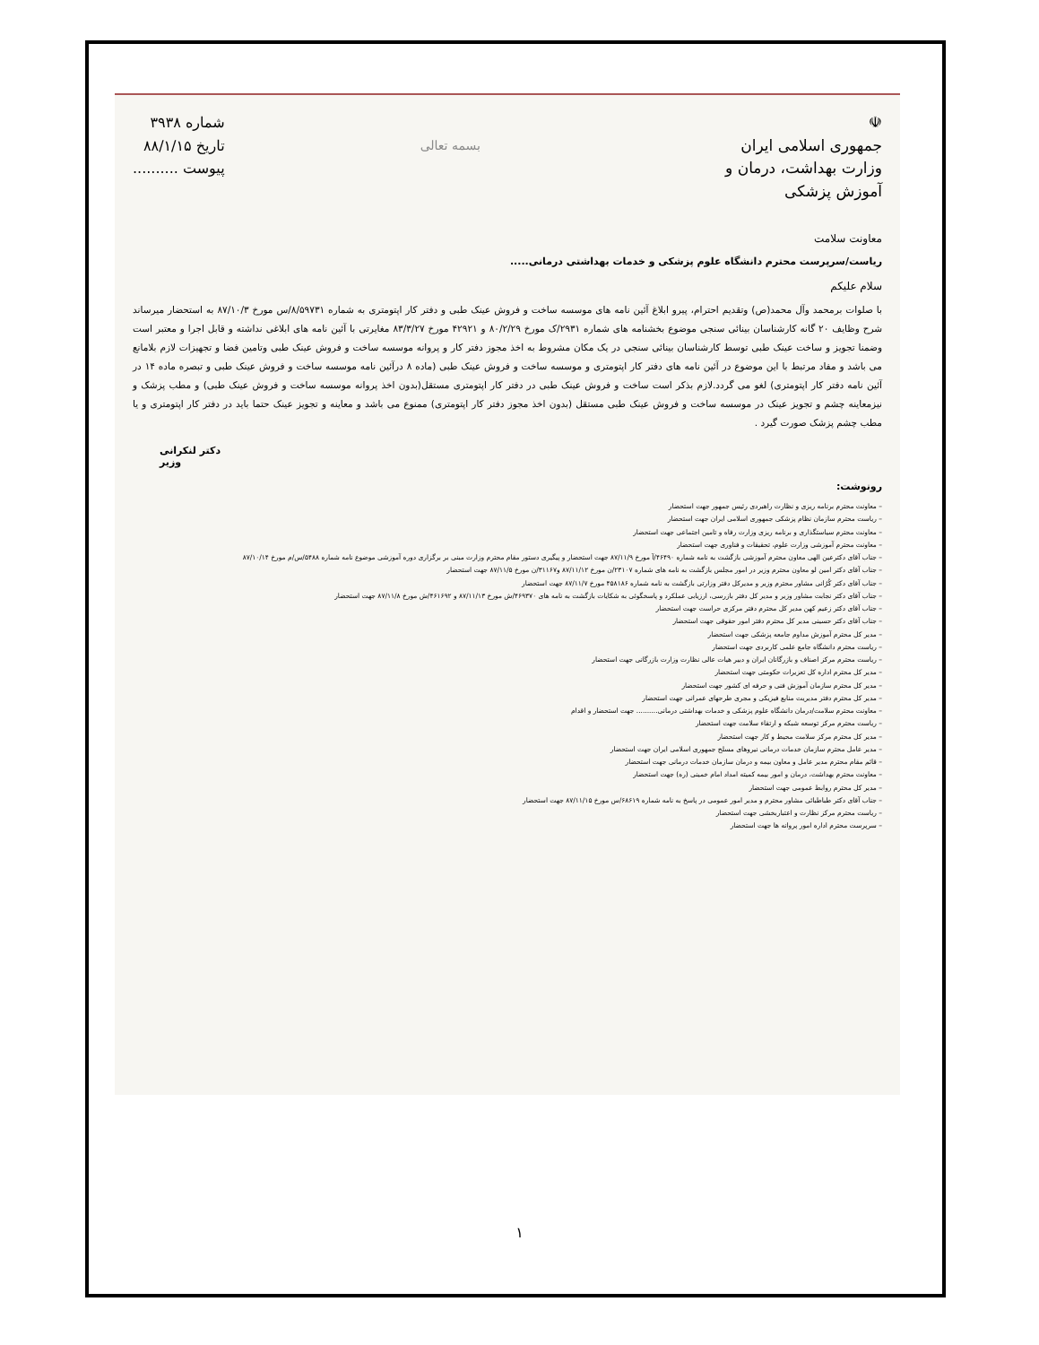☫
جمهوری اسلامی ایران
وزارت بهداشت، درمان و آموزش پزشکی
معاونت سلامت
بسمه تعالی
شماره ۳۹۳۸
تاریخ ۸۸/۱/۱۵
پیوست ..........
ریاست/سرپرست محترم دانشگاه علوم پزشکی و خدمات بهداشتی درمانی.....
سلام علیکم
با صلوات برمحمد وآل محمد(ص) وتقدیم احترام، پیرو ابلاغ آئین نامه های موسسه ساخت و فروش عینک طبی و دفتر کار اپتومتری به شماره ۸/۵۹۷۳۱/س مورخ ۸۷/۱۰/۳ به استحضار میرساند شرح وظایف ۲۰ گانه کارشناسان بینائی سنجی موضوع بخشنامه های شماره ۲۹۳۱/ک مورخ ۸۰/۲/۲۹ و ۴۲۹۲۱ مورخ ۸۳/۳/۲۷ مغایرتی با آئین نامه های ابلاغی نداشته و قابل اجرا و معتبر است وضمنا تجویز و ساخت عینک طبی توسط کارشناسان بینائی سنجی در یک مکان مشروط به اخذ مجوز دفتر کار و پروانه موسسه ساخت و فروش عینک طبی وتامین فضا و تجهیزات لازم بلامانع می باشد و مفاد مرتبط با این موضوع در آئین نامه های دفتر کار اپتومتری و موسسه ساخت و فروش عینک طبی (ماده ۸ درآئین نامه موسسه ساخت و فروش عینک طبی و تبصره ماده ۱۴ در آئین نامه دفتر کار اپتومتری) لغو می گردد.لازم بذکر است ساخت و فروش عینک طبی در دفتر کار اپتومتری مستقل(بدون اخذ پروانه موسسه ساخت و فروش عینک طبی) و مطب پزشک و نیزمعاینه چشم و تجویز عینک در موسسه ساخت و فروش عینک طبی مستقل (بدون اخذ مجوز دفتر کار اپتومتری) ممنوع می باشد و معاینه و تجویز عینک حتما باید در دفتر کار اپتومتری و یا مطب چشم پزشک صورت گیرد .
دکتر لنکرانی
وزیر
رونوشت:
– معاونت محترم برنامه ریزی و نظارت راهبردی رئیس جمهور جهت استحضار
– ریاست محترم سازمان نظام پزشکی جمهوری اسلامی ایران جهت استحضار
– معاونت محترم سیاستگذاری و برنامه ریزی وزارت رفاه و تامین اجتماعی جهت استحضار
– معاونت محترم آموزشی وزارت علوم، تحقیقات و فناوری جهت استحضار
– جناب آقای دکترعین الهی معاون محترم آموزشی بازگشت به نامه شماره ۴۶۴۹۰/آ مورخ ۸۷/۱۱/۹ جهت استحضار و پیگیری دستور مقام محترم وزارت مبنی بر برگزاری دوره آموزشی موضوع نامه شماره ۵۴۸۸/س/م مورخ ۸۷/۱۰/۱۴
– جناب آقای دکتر امین لو معاون محترم وزیر در امور مجلس بازگشت به نامه های شماره ۲۳۱۰۷/ن مورخ ۸۷/۱۱/۱۲ و۳۱۱۶۷/ن مورخ ۸۷/۱۱/۵ جهت استحضار
– جناب آقای دکتر کُرُانی مشاور محترم وزیر و مدیرکل دفتر وزارتی بازگشت به نامه شماره ۴۵۸۱۸۶ مورخ ۸۷/۱۱/۷ جهت استحضار
– جناب آقای دکتر نجابت مشاور وزیر و مدیر کل دفتر بازرسی، ارزیابی عملکرد و پاسخگوئی به شکایات بازگشت به نامه های ۴۶۹۳۷۰/ش مورخ ۸۷/۱۱/۱۳ و ۴۶۱۶۹۲/ش مورخ ۸۷/۱۱/۸ جهت استحضار
– جناب آقای دکتر زعیم کهن مدیر کل محترم دفتر مرکزی حراست جهت استحضار
– جناب آقای دکتر حسینی مدیر کل محترم دفتر امور حقوقی جهت استحضار
– مدیر کل محترم آموزش مداوم جامعه پزشکی جهت استحضار
– ریاست محترم دانشگاه جامع علمی کاربردی جهت استحضار
– ریاست محترم مرکز اصناف و بازرگانان ایران و دبیر هیات عالی نظارت وزارت بازرگانی جهت استحضار
– مدیر کل محترم اداره کل تعزیرات حکومتی جهت استحضار
– مدیر کل محترم سازمان آموزش فنی و حرفه ای کشور جهت استحضار
– مدیر کل محترم دفتر مدیریت منابع فیزیکی و مجری طرحهای عمرانی جهت استحضار
– معاونت محترم سلامت/درمان دانشگاه علوم پزشکی و خدمات بهداشتی درمانی.......... جهت استحضار و اقدام
– ریاست محترم مرکز توسعه شبکه و ارتقاء سلامت جهت استحضار
– مدیر کل محترم مرکز سلامت محیط و کار جهت استحضار
– مدیر عامل محترم سازمان خدمات درمانی نیروهای مسلح جمهوری اسلامی ایران جهت استحضار
– قائم مقام محترم مدیر عامل و معاون بیمه و درمان سازمان خدمات درمانی جهت استحضار
– معاونت محترم بهداشت، درمان و امور بیمه کمیته امداد امام خمینی (ره) جهت استحضار
– مدیر کل محترم روابط عمومی جهت استحضار
– جناب آقای دکتر طباطبائی مشاور محترم و مدیر امور عمومی در پاسخ به نامه شماره ۶۸۶۱۹/س مورخ ۸۷/۱۱/۱۵ جهت استحضار
– ریاست محترم مرکز نظارت و اعتباربخشی جهت استحضار
– سرپرست محترم اداره امور پروانه ها جهت استحضار
۱